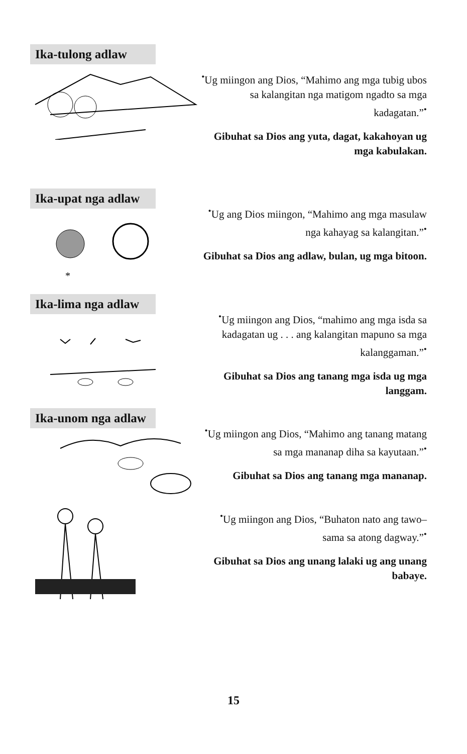Ika-tulong adlaw
<sup>•</sup>Ug miingon ang Dios, “Mahimo ang mga tubig ubos sa kalangitan nga matigom ngadto sa mga kadagatan.”<sup>•</sup>
Gibuhat sa Dios ang yuta, dagat, kakahoyan ug mga kabulakan.
Ika-upat nga adlaw
*
<sup>•</sup>Ug ang Dios miingon, “Mahimo ang mga masulaw nga kahayag sa kalangitan.”<sup>•</sup>
Gibuhat sa Dios ang adlaw, bulan, ug mga bitoon.
Ika-lima nga adlaw
<sup>•</sup>Ug miingon ang Dios, “mahimo ang mga isda sa kadagatan ug . . . ang kalangitan mapuno sa mga kalanggaman.”<sup>•</sup>
Gibuhat sa Dios ang tanang mga isda ug mga langgam.
Ika-unom nga adlaw
<sup>•</sup>Ug miingon ang Dios, “Mahimo ang tanang matang sa mga mananap diha sa kayutaan.”<sup>•</sup>
Gibuhat sa Dios ang tanang mga mananap.
<sup>•</sup>Ug miingon ang Dios, “Buhaton nato ang tawo– sama sa atong dagway.”<sup>•</sup>
Gibuhat sa Dios ang unang lalaki ug ang unang babaye.
15